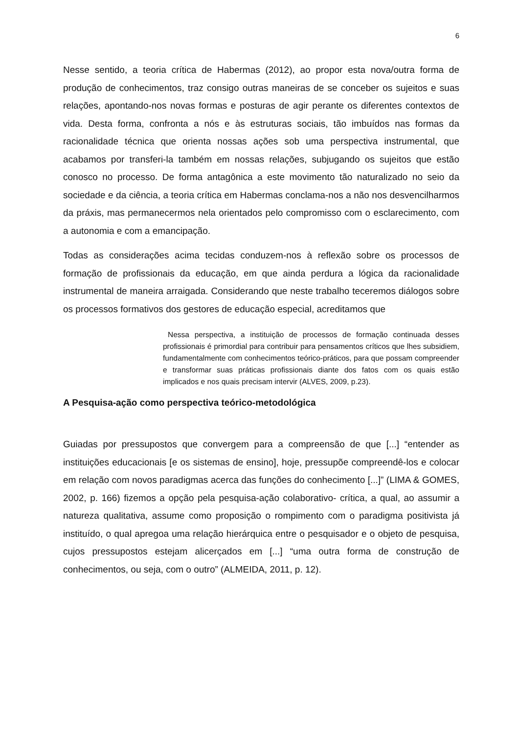6
Nesse sentido, a teoria crítica de Habermas (2012), ao propor esta nova/outra forma de produção de conhecimentos, traz consigo outras maneiras de se conceber os sujeitos e suas relações, apontando-nos novas formas e posturas de agir perante os diferentes contextos de vida. Desta forma, confronta a nós e às estruturas sociais, tão imbuídos nas formas da racionalidade técnica que orienta nossas ações sob uma perspectiva instrumental, que acabamos por transferi-la também em nossas relações, subjugando os sujeitos que estão conosco no processo. De forma antagônica a este movimento tão naturalizado no seio da sociedade e da ciência, a teoria crítica em Habermas conclama-nos a não nos desvencilharmos da práxis, mas permanecermos nela orientados pelo compromisso com o esclarecimento, com a autonomia e com a emancipação.
Todas as considerações acima tecidas conduzem-nos à reflexão sobre os processos de formação de profissionais da educação, em que ainda perdura a lógica da racionalidade instrumental de maneira arraigada. Considerando que neste trabalho teceremos diálogos sobre os processos formativos dos gestores de educação especial, acreditamos que
Nessa perspectiva, a instituição de processos de formação continuada desses profissionais é primordial para contribuir para pensamentos críticos que lhes subsidiem, fundamentalmente com conhecimentos teórico-práticos, para que possam compreender e transformar suas práticas profissionais diante dos fatos com os quais estão implicados e nos quais precisam intervir (ALVES, 2009, p.23).
A Pesquisa-ação como perspectiva teórico-metodológica
Guiadas por pressupostos que convergem para a compreensão de que [...] “entender as instituições educacionais [e os sistemas de ensino], hoje, pressupõe compreendê-los e colocar em relação com novos paradigmas acerca das funções do conhecimento [...]” (LIMA & GOMES, 2002, p. 166) fizemos a opção pela pesquisa-ação colaborativo- crítica, a qual, ao assumir a natureza qualitativa, assume como proposição o rompimento com o paradigma positivista já instituído, o qual apregoa uma relação hierárquica entre o pesquisador e o objeto de pesquisa, cujos pressupostos estejam alicerçados em [...] “uma outra forma de construção de conhecimentos, ou seja, com o outro” (ALMEIDA, 2011, p. 12).